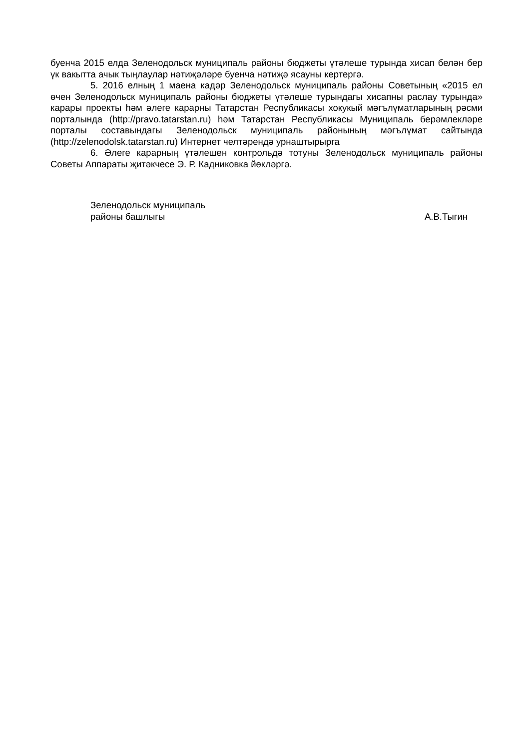буенча 2015 елда Зеленодольск муниципаль районы бюджеты үтәлеше турында хисап белән бер үк вакытта ачык тыңлаулар нәтиҗәләре буенча нәтиҗә ясауны кертергә.
5. 2016 елның 1 маена кадәр Зеленодольск муниципаль районы Советының «2015 ел өчен Зеленодольск муниципаль районы бюджеты үтәлеше турындагы хисапны раслау турында» карары проекты һәм әлеге карарны Татарстан Республикасы хокукый мәгълүматларының рәсми порталында (http://pravo.tatarstan.ru) һәм Татарстан Республикасы Муниципаль берәмлекләре порталы составындагы Зеленодольск муниципаль районының мәгълүмат сайтында (http://zelenodolsk.tatarstan.ru) Интернет челтәрендә урнаштырырга
6. Әлеге карарның үтәлешен контрольдә тотуны Зеленодольск муниципаль районы Советы Аппараты җитәкчесе Э. Р. Кадниковка йөкләргә.
Зеленодольск муниципаль
районы башлыгы
А.В.Тыгин